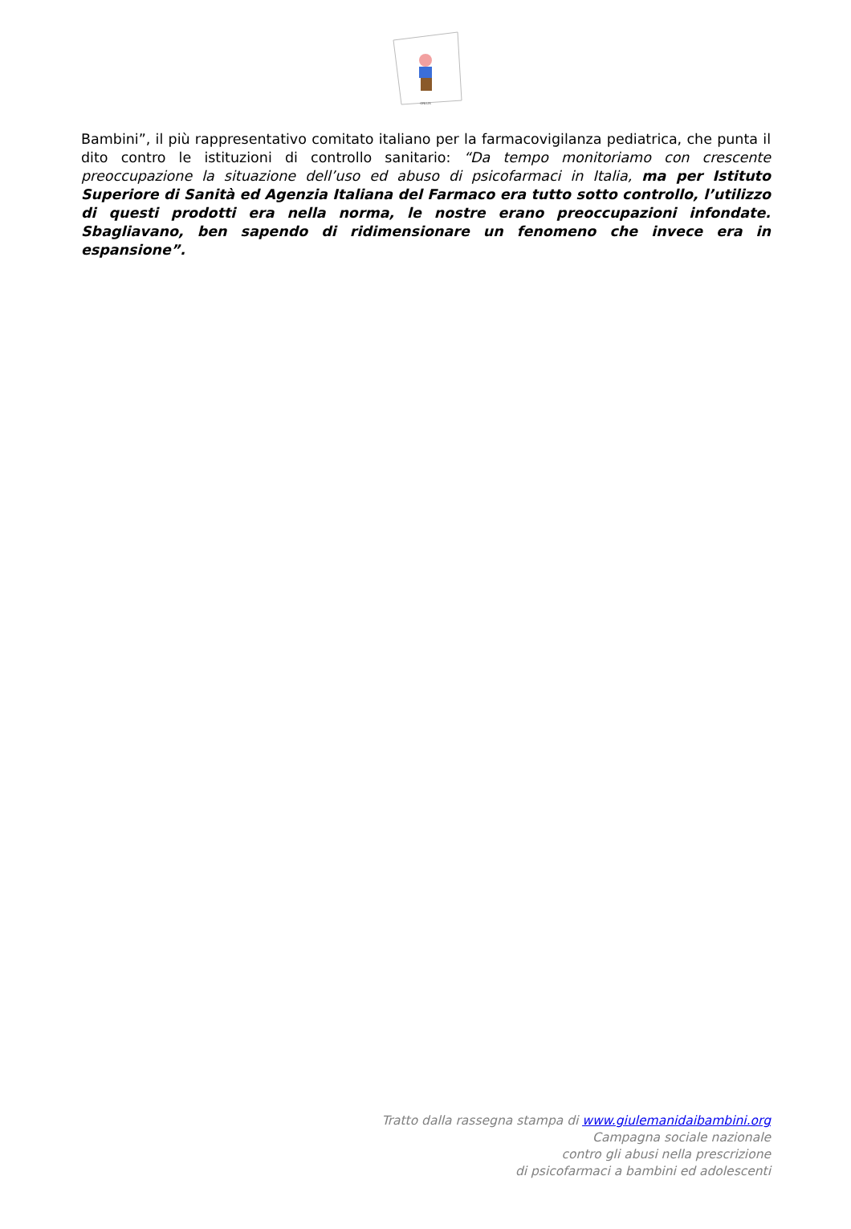ONLUS
Bambini”, il più rappresentativo comitato italiano per la farmacovigilanza pediatrica, che punta il dito contro le istituzioni di controllo sanitario: “Da tempo monitoriamo con crescente preoccupazione la situazione dell’uso ed abuso di psicofarmaci in Italia, ma per Istituto Superiore di Sanità ed Agenzia Italiana del Farmaco era tutto sotto controllo, l’utilizzo di questi prodotti era nella norma, le nostre erano preoccupazioni infondate. Sbagliavano, ben sapendo di ridimensionare un fenomeno che invece era in espansione”.
Tratto dalla rassegna stampa di www.giulemanidaibambini.org
Campagna sociale nazionale
contro gli abusi nella prescrizione
di psicofarmaci a bambini ed adolescenti